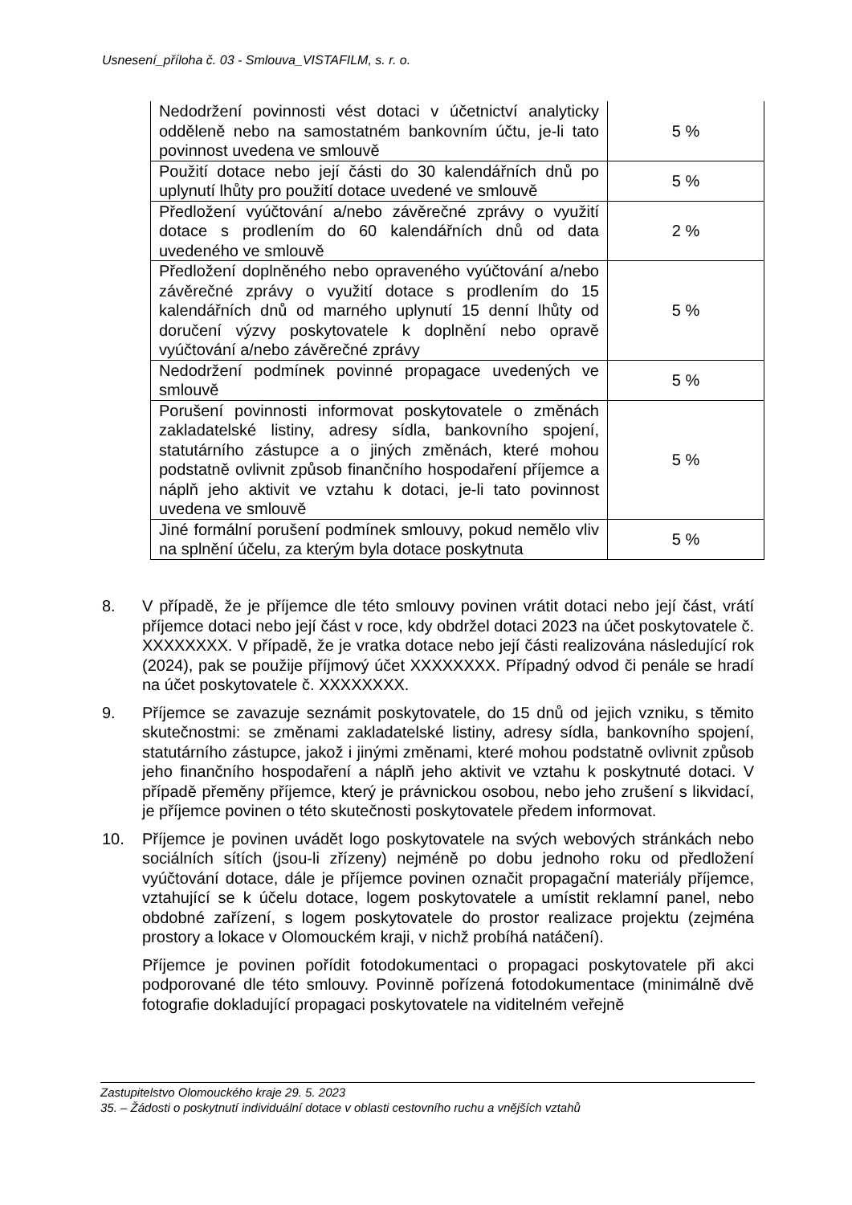Usnesení_příloha č. 03 - Smlouva_VISTAFILM, s. r. o.
| Nedodržení povinnosti vést dotaci v účetnictví analyticky odděleně nebo na samostatném bankovním účtu, je-li tato povinnost uvedena ve smlouvě | 5 % |
| Použití dotace nebo její části do 30 kalendářních dnů po uplynutí lhůty pro použití dotace uvedené ve smlouvě | 5 % |
| Předložení vyúčtování a/nebo závěrečné zprávy o využití dotace s prodlením do 60 kalendářních dnů od data uvedeného ve smlouvě | 2 % |
| Předložení doplněného nebo opraveného vyúčtování a/nebo závěrečné zprávy o využití dotace s prodlením do 15 kalendářních dnů od marného uplynutí 15 denní lhůty od doručení výzvy poskytovatele k doplnění nebo opravě vyúčtování a/nebo závěrečné zprávy | 5 % |
| Nedodržení podmínek povinné propagace uvedených ve smlouvě | 5 % |
| Porušení povinnosti informovat poskytovatele o změnách zakladatelské listiny, adresy sídla, bankovního spojení, statutárního zástupce a o jiných změnách, které mohou podstatně ovlivnit způsob finančního hospodaření příjemce a náplň jeho aktivit ve vztahu k dotaci, je-li tato povinnost uvedena ve smlouvě | 5 % |
| Jiné formální porušení podmínek smlouvy, pokud nemělo vliv na splnění účelu, za kterým byla dotace poskytnuta | 5 % |
8. V případě, že je příjemce dle této smlouvy povinen vrátit dotaci nebo její část, vrátí příjemce dotaci nebo její část v roce, kdy obdržel dotaci 2023 na účet poskytovatele č. XXXXXXXX. V případě, že je vratka dotace nebo její části realizována následující rok (2024), pak se použije příjmový účet XXXXXXXX. Případný odvod či penále se hradí na účet poskytovatele č. XXXXXXXX.
9. Příjemce se zavazuje seznámit poskytovatele, do 15 dnů od jejich vzniku, s těmito skutečnostmi: se změnami zakladatelské listiny, adresy sídla, bankovního spojení, statutárního zástupce, jakož i jinými změnami, které mohou podstatně ovlivnit způsob jeho finančního hospodaření a náplň jeho aktivit ve vztahu k poskytnuté dotaci. V případě přeměny příjemce, který je právnickou osobou, nebo jeho zrušení s likvidací, je příjemce povinen o této skutečnosti poskytovatele předem informovat.
10. Příjemce je povinen uvádět logo poskytovatele na svých webových stránkách nebo sociálních sítích (jsou-li zřízeny) nejméně po dobu jednoho roku od předložení vyúčtování dotace, dále je příjemce povinen označit propagační materiály příjemce, vztahující se k účelu dotace, logem poskytovatele a umístit reklamní panel, nebo obdobné zařízení, s logem poskytovatele do prostor realizace projektu (zejména prostory a lokace v Olomouckém kraji, v nichž probíhá natáčení).
Příjemce je povinen pořídit fotodokumentaci o propagaci poskytovatele při akci podporované dle této smlouvy. Povinně pořízená fotodokumentace (minimálně dvě fotografie dokladující propagaci poskytovatele na viditelném veřejně
Zastupitelstvo Olomouckého kraje 29. 5. 2023
35. – Žádosti o poskytnutí individuální dotace v oblasti cestovního ruchu a vnějších vztahů